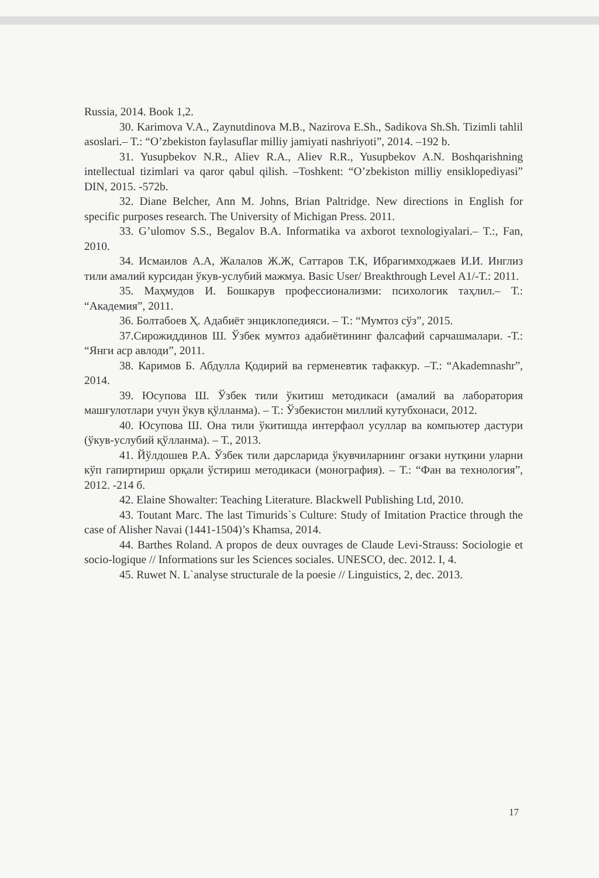Russia, 2014. Book 1,2.
30. Karimova V.A., Zaynutdinova M.B., Nazirova E.Sh., Sadikova Sh.Sh. Tizimli tahlil asoslari.– T.: “O’zbekiston faylasuflar milliy jamiyati nashriyoti”, 2014. –192 b.
31. Yusupbekov N.R., Aliev R.A., Aliev R.R., Yusupbekov A.N. Boshqarishning intellectual tizimlari va qaror qabul qilish. –Toshkent: “O’zbekiston milliy ensiklopediyasi” DIN, 2015. -572b.
32. Diane Belcher, Ann M. Johns, Brian Paltridge. New directions in English for specific purposes research. The University of Michigan Press. 2011.
33. G’ulomov S.S., Begalov B.A. Informatika va axborot texnologiyalari.– T.:, Fan, 2010.
34. Исмаилов А.А, Жалалов Ж.Ж, Саттаров Т.К, Ибрагимходжаев И.И. Инглиз тили амалий курсидан ўкув-услубий мажмуа. Basic User/ Breakthrough Level A1/-T.: 2011.
35. Маҳмудов И. Бошкарув профессионализми: психологик таҳлил.– Т.: “Академия”, 2011.
36. Болтабоев Ҳ. Адабиёт энциклопедияси. – Т.: “Мумтоз сўз”, 2015.
37.Сирожиддинов Ш. Ўзбек мумтоз адабиётининг фалсафий сарчашмалари. -Т.: “Янги аср авлоди”, 2011.
38. Каримов Б. Абдулла Қодирий ва герменевтик тафаккур. –Т.: “Akademnashr”, 2014.
39. Юсупова Ш. Ўзбек тили ўкитиш методикаси (амалий ва лаборатория машғулотлари учун ўкув қўлланма). – Т.: Ўзбекистон миллий кутубхонаси, 2012.
40. Юсупова Ш. Она тили ўкитишда интерфаол усуллар ва компьютер дастури (ўкув-услубий қўлланма). – Т., 2013.
41. Йўлдошев Р.А. Ўзбек тили дарсларида ўкувчиларнинг оғзаки нутқини уларни кўп гапиртириш орқали ўстириш методикаси (монография). – Т.: “Фан ва технология”, 2012. -214 б.
42. Elaine Showalter: Teaching Literature. Blackwell Publishing Ltd, 2010.
43. Toutant Marc. The last Timurids`s Culture: Study of Imitation Practice through the case of Alisher Navai (1441-1504)’s Khamsa, 2014.
44. Barthes Roland. A propos de deux ouvrages de Claude Levi-Strauss: Sociologie et socio-logique // Informations sur les Sciences sociales. UNESCO, dec. 2012. I, 4.
45. Ruwet N. L`analyse structurale de la poesie // Linguistics, 2, dec. 2013.
17